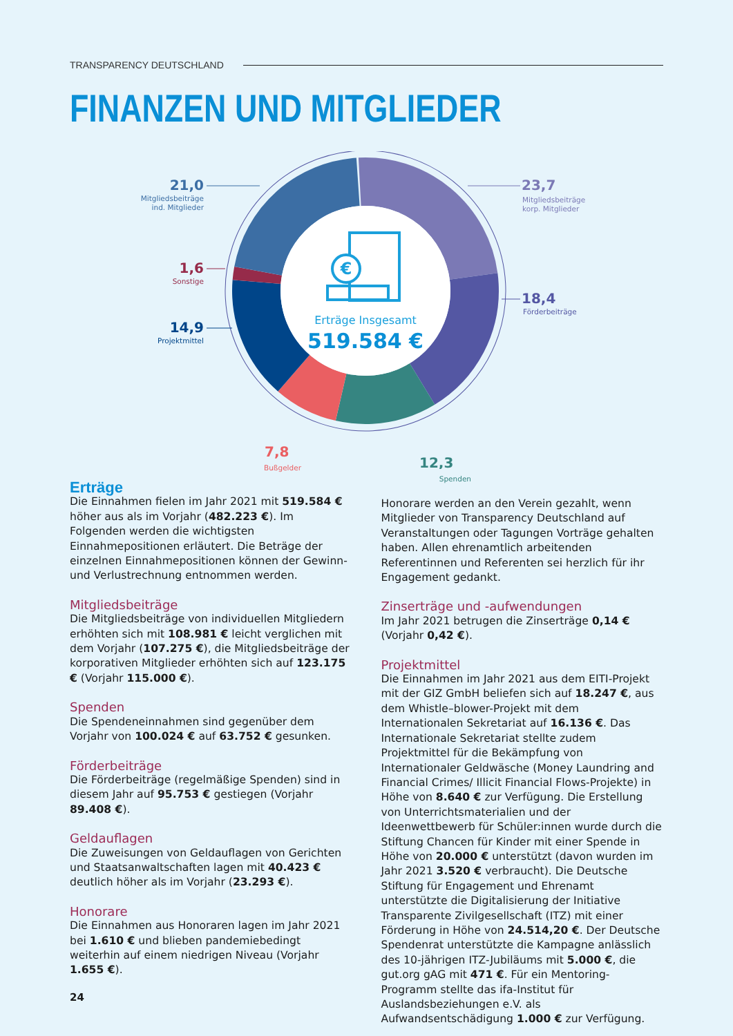TRANSPARENCY DEUTSCHLAND
FINANZEN UND MITGLIEDER
€
Erträge Insgesamt
519.584 €
21,0
23,7
1,6
18,4
14,9
7,8
12,3
Mitgliedsbeiträge
ind. Mitglieder
Mitgliedsbeiträge
korp. Mitglieder
Sonstige
Förderbeiträge
Projektmittel
Bußgelder Spenden
Erträge
Die Einnahmen fielen im Jahr 2021 mit 519.584 € höher aus als im Vorjahr (482.223 €). Im Folgenden werden die wichtigsten Einnahmepositionen erläutert. Die Beträge der einzelnen Einnahmepositionen können der Gewinn- und Verlustrechnung entnommen werden.
Mitgliedsbeiträge
Die Mitgliedsbeiträge von individuellen Mitgliedern erhöhten sich mit 108.981 € leicht verglichen mit dem Vorjahr (107.275 €), die Mitgliedsbeiträge der korporativen Mitglieder erhöhten sich auf 123.175 € (Vorjahr 115.000 €).
Spenden
Die Spendeneinnahmen sind gegenüber dem Vorjahr von 100.024 € auf 63.752 € gesunken.
Förderbeiträge
Die Förderbeiträge (regelmäßige Spenden) sind in diesem Jahr auf 95.753 € gestiegen (Vorjahr 89.408 €).
Geldauflagen
Die Zuweisungen von Geldauflagen von Gerichten und Staatsanwaltschaften lagen mit 40.423 € deutlich höher als im Vorjahr (23.293 €).
Honorare
Die Einnahmen aus Honoraren lagen im Jahr 2021 bei 1.610 € und blieben pandemiebedingt weiterhin auf einem niedrigen Niveau (Vorjahr 1.655 €).
Honorare werden an den Verein gezahlt, wenn Mitglieder von Transparency Deutschland auf Veranstaltungen oder Tagungen Vorträge gehalten haben. Allen ehrenamtlich arbeitenden Referentinnen und Referenten sei herzlich für ihr Engagement gedankt.
Zinserträge und -aufwendungen
Im Jahr 2021 betrugen die Zinserträge 0,14 € (Vorjahr 0,42 €).
Projektmittel
Die Einnahmen im Jahr 2021 aus dem EITI-Projekt mit der GIZ GmbH beliefen sich auf 18.247 €, aus dem Whistle–blower-Projekt mit dem Internationalen Sekretariat auf 16.136 €. Das Internationale Sekretariat stellte zudem Projektmittel für die Bekämpfung von Internationaler Geldwäsche (Money Laundring and Financial Crimes/ Illicit Financial Flows-Projekte) in Höhe von 8.640 € zur Verfügung. Die Erstellung von Unterrichtsmaterialien und der Ideenwettbewerb für Schüler:innen wurde durch die Stiftung Chancen für Kinder mit einer Spende in Höhe von 20.000 € unterstützt (davon wurden im Jahr 2021 3.520 € verbraucht). Die Deutsche Stiftung für Engagement und Ehrenamt unterstützte die Digitalisierung der Initiative Transparente Zivilgesellschaft (ITZ) mit einer Förderung in Höhe von 24.514,20 €. Der Deutsche Spendenrat unterstützte die Kampagne anlässlich des 10-jährigen ITZ-Jubiläums mit 5.000 €, die gut.org gAG mit 471 €. Für ein Mentoring-Programm stellte das ifa-Institut für Auslandsbeziehungen e.V. als Aufwandsentschädigung 1.000 € zur Verfügung.
24